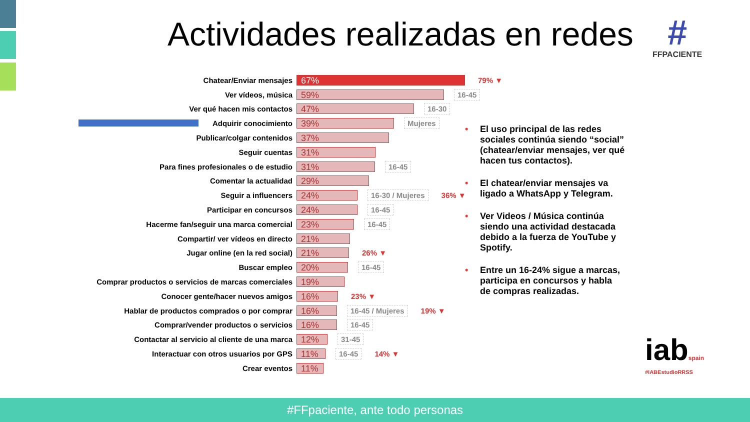Actividades realizadas en redes
#
FFPACIENTE
Chatear/Enviar mensajes
67%
79% ▼
Ver vídeos, música
59%
16-45
Ver qué hacen mis contactos
47%
16-30
Adquirir conocimiento
39%
Mujeres
Publicar/colgar contenidos
37%
Seguir cuentas
31%
Para fines profesionales o de estudio
31%
16-45
Comentar la actualidad
29%
Seguir a influencers
24%
16-30 / Mujeres 36% ▼
Participar en concursos
24%
16-45
Hacerme fan/seguir una marca comercial
23%
16-45
Compartir/ ver vídeos en directo
21%
Jugar online (en la red social)
21%
26% ▼
Buscar empleo
20%
16-45
Comprar productos o servicios de marcas comerciales
19%
Conocer gente/hacer nuevos amigos
16%
23% ▼
Hablar de productos comprados o por comprar
16%
16-45 / Mujeres 19% ▼
Comprar/vender productos o servicios
16%
16-45
Contactar al servicio al cliente de una marca
12%
31-45
Interactuar con otros usuarios por GPS
11%
16-45 14% ▼
Crear eventos
11%
• El uso principal de las redes sociales continúa siendo “social” (chatear/enviar mensajes, ver qué hacen tus contactos).
• El chatear/enviar mensajes va ligado a WhatsApp y Telegram.
• Ver Videos / Música continúa siendo una actividad destacada debido a la fuerza de YouTube y Spotify.
• Entre un 16-24% sigue a marcas, participa en concursos y habla de compras realizadas.
iabspain
#IABEstudioRRSS
#FFpaciente, ante todo personas